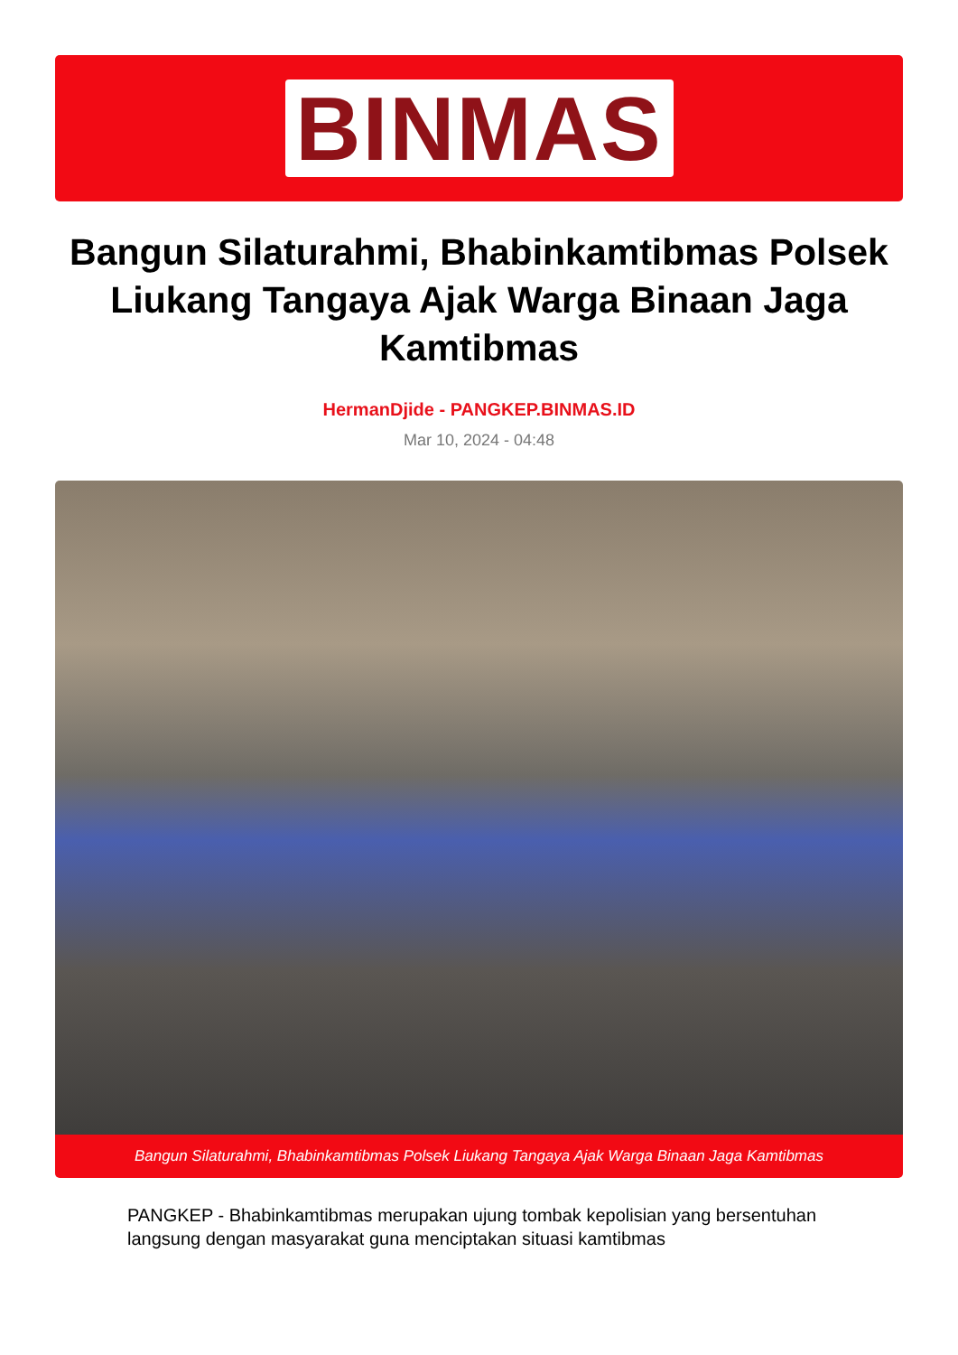BINMAS
Bangun Silaturahmi, Bhabinkamtibmas Polsek Liukang Tangaya Ajak Warga Binaan Jaga Kamtibmas
HermanDjide - PANGKEP.BINMAS.ID
Mar 10, 2024 - 04:48
Bangun Silaturahmi, Bhabinkamtibmas Polsek Liukang Tangaya Ajak Warga Binaan Jaga Kamtibmas
PANGKEP - Bhabinkamtibmas merupakan ujung tombak kepolisian yang bersentuhan langsung dengan masyarakat guna menciptakan situasi kamtibmas